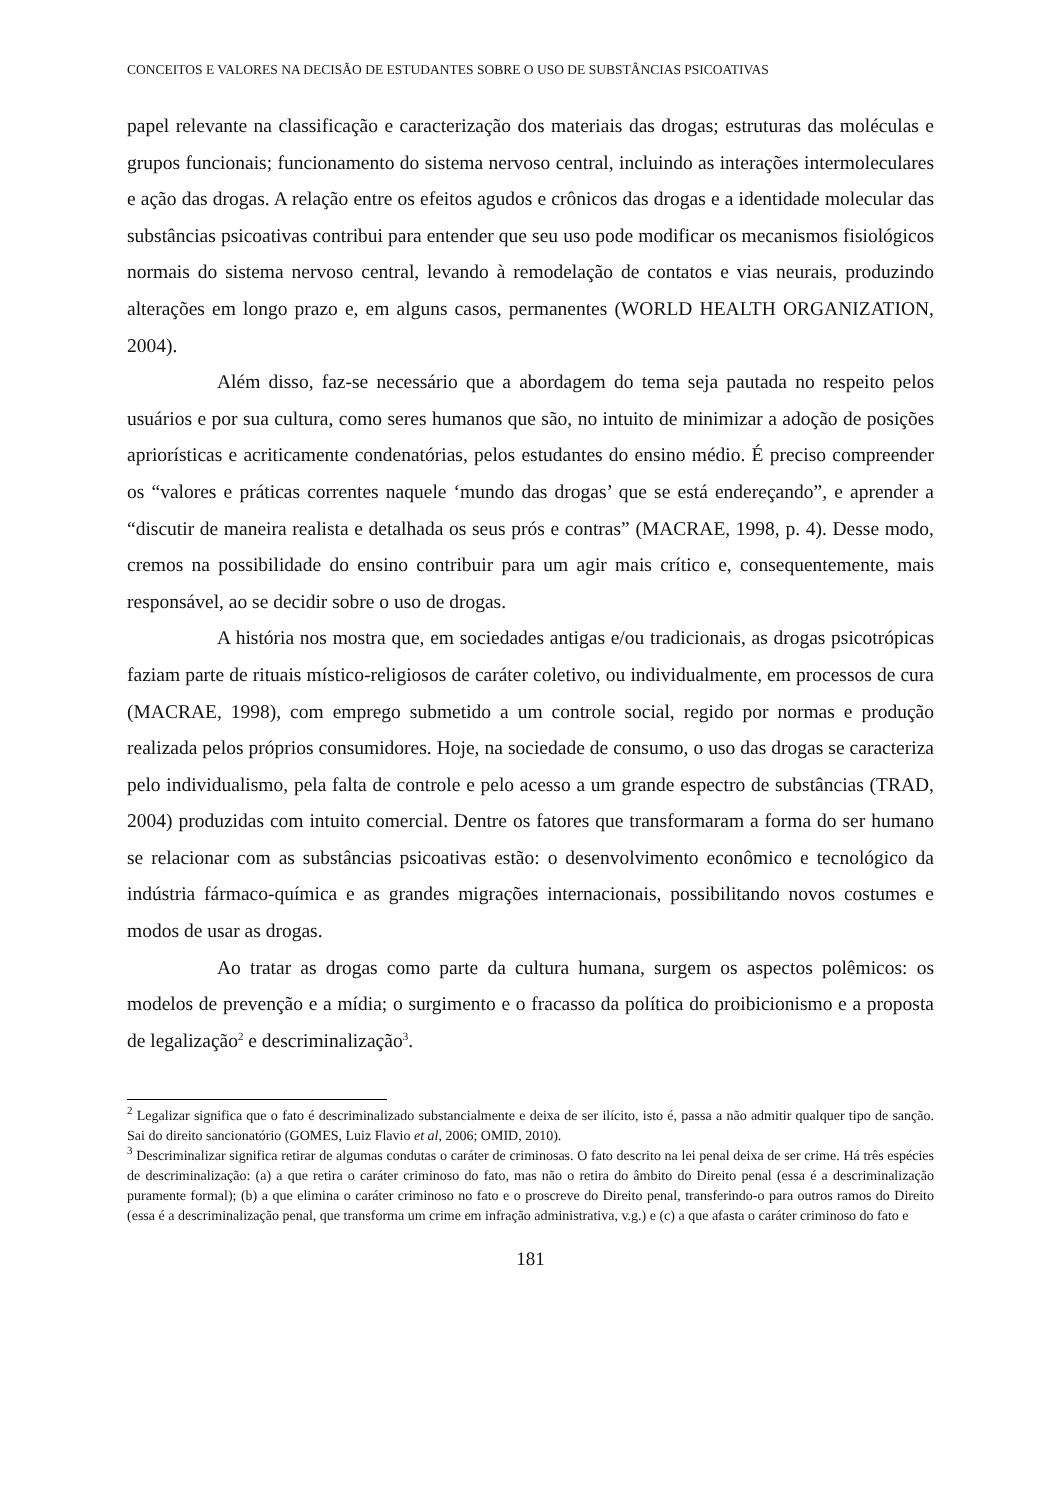CONCEITOS E VALORES NA DECISÃO DE ESTUDANTES SOBRE O USO DE SUBSTÂNCIAS PSICOATIVAS
papel relevante na classificação e caracterização dos materiais das drogas; estruturas das moléculas e grupos funcionais; funcionamento do sistema nervoso central, incluindo as interações intermoleculares e ação das drogas. A relação entre os efeitos agudos e crônicos das drogas e a identidade molecular das substâncias psicoativas contribui para entender que seu uso pode modificar os mecanismos fisiológicos normais do sistema nervoso central, levando à remodelação de contatos e vias neurais, produzindo alterações em longo prazo e, em alguns casos, permanentes (WORLD HEALTH ORGANIZATION, 2004).
Além disso, faz-se necessário que a abordagem do tema seja pautada no respeito pelos usuários e por sua cultura, como seres humanos que são, no intuito de minimizar a adoção de posições apriorísticas e acriticamente condenatórias, pelos estudantes do ensino médio. É preciso compreender os “valores e práticas correntes naquele ‘mundo das drogas’ que se está endereçando”, e aprender a “discutir de maneira realista e detalhada os seus prós e contras” (MACRAE, 1998, p. 4). Desse modo, cremos na possibilidade do ensino contribuir para um agir mais crítico e, consequentemente, mais responsável, ao se decidir sobre o uso de drogas.
A história nos mostra que, em sociedades antigas e/ou tradicionais, as drogas psicotrópicas faziam parte de rituais místico-religiosos de caráter coletivo, ou individualmente, em processos de cura (MACRAE, 1998), com emprego submetido a um controle social, regido por normas e produção realizada pelos próprios consumidores. Hoje, na sociedade de consumo, o uso das drogas se caracteriza pelo individualismo, pela falta de controle e pelo acesso a um grande espectro de substâncias (TRAD, 2004) produzidas com intuito comercial. Dentre os fatores que transformaram a forma do ser humano se relacionar com as substâncias psicoativas estão: o desenvolvimento econômico e tecnológico da indústria fármaco-química e as grandes migrações internacionais, possibilitando novos costumes e modos de usar as drogas.
Ao tratar as drogas como parte da cultura humana, surgem os aspectos polêmicos: os modelos de prevenção e a mídia; o surgimento e o fracasso da política do proibicionismo e a proposta de legalização<sup>2</sup> e descriminalização<sup>3</sup>.
<sup>2</sup> Legalizar significa que o fato é descriminalizado substancialmente e deixa de ser ilícito, isto é, passa a não admitir qualquer tipo de sanção. Sai do direito sancionatório (GOMES, Luiz Flavio et al, 2006; OMID, 2010).
<sup>3</sup> Descriminalizar significa retirar de algumas condutas o caráter de criminosas. O fato descrito na lei penal deixa de ser crime. Há três espécies de descriminalização: (a) a que retira o caráter criminoso do fato, mas não o retira do âmbito do Direito penal (essa é a descriminalização puramente formal); (b) a que elimina o caráter criminoso no fato e o proscreve do Direito penal, transferindo-o para outros ramos do Direito (essa é a descriminalização penal, que transforma um crime em infração administrativa, v.g.) e (c) a que afasta o caráter criminoso do fato e
181